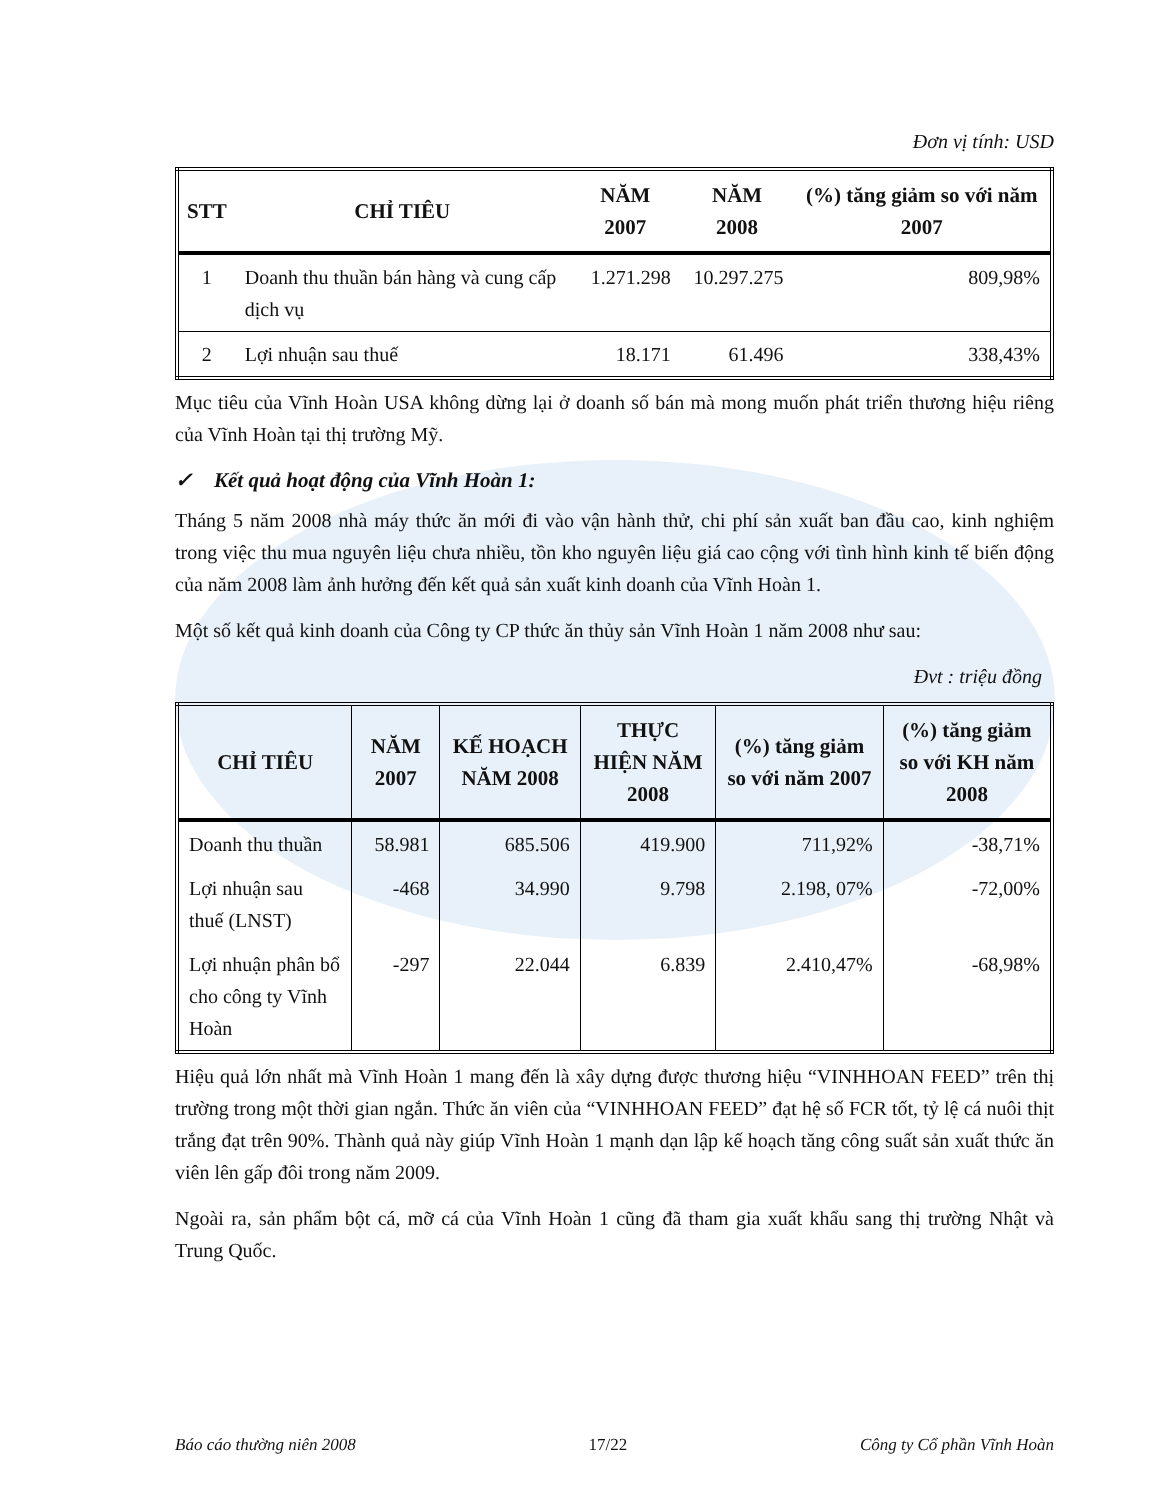Đơn vị tính: USD
| STT | CHỈ TIÊU | NĂM 2007 | NĂM 2008 | (%) tăng giảm so với năm 2007 |
| --- | --- | --- | --- | --- |
| 1 | Doanh thu thuần bán hàng và cung cấp dịch vụ | 1.271.298 | 10.297.275 | 809,98% |
| 2 | Lợi nhuận sau thuế | 18.171 | 61.496 | 338,43% |
Mục tiêu của Vĩnh Hoàn USA không dừng lại ở doanh số bán mà mong muốn phát triển thương hiệu riêng của Vĩnh Hoàn tại thị trường Mỹ.
✓ Kết quả hoạt động của Vĩnh Hoàn 1:
Tháng 5 năm 2008 nhà máy thức ăn mới đi vào vận hành thử, chi phí sản xuất ban đầu cao, kinh nghiệm trong việc thu mua nguyên liệu chưa nhiều, tồn kho nguyên liệu giá cao cộng với tình hình kinh tế biến động của năm 2008 làm ảnh hưởng đến kết quả sản xuất kinh doanh của Vĩnh Hoàn 1.
Một số kết quả kinh doanh của Công ty CP thức ăn thủy sản Vĩnh Hoàn 1 năm 2008 như sau:
Đvt : triệu đồng
| CHỈ TIÊU | NĂM 2007 | KẾ HOẠCH NĂM 2008 | THỰC HIỆN NĂM 2008 | (%) tăng giảm so với năm 2007 | (%) tăng giảm so với KH năm 2008 |
| --- | --- | --- | --- | --- | --- |
| Doanh thu thuần | 58.981 | 685.506 | 419.900 | 711,92% | -38,71% |
| Lợi nhuận sau thuế (LNST) | -468 | 34.990 | 9.798 | 2.198, 07% | -72,00% |
| Lợi nhuận phân bổ cho công ty Vĩnh Hoàn | -297 | 22.044 | 6.839 | 2.410,47% | -68,98% |
Hiệu quả lớn nhất mà Vĩnh Hoàn 1 mang đến là xây dựng được thương hiệu “VINHHOAN FEED” trên thị trường trong một thời gian ngắn. Thức ăn viên của “VINHHOAN FEED” đạt hệ số FCR tốt, tỷ lệ cá nuôi thịt trắng đạt trên 90%. Thành quả này giúp Vĩnh Hoàn 1 mạnh dạn lập kế hoạch tăng công suất sản xuất thức ăn viên lên gấp đôi trong năm 2009.
Ngoài ra, sản phẩm bột cá, mỡ cá của Vĩnh Hoàn 1 cũng đã tham gia xuất khẩu sang thị trường Nhật và Trung Quốc.
Báo cáo thường niên 2008 17/22 Công ty Cổ phần Vĩnh Hoàn